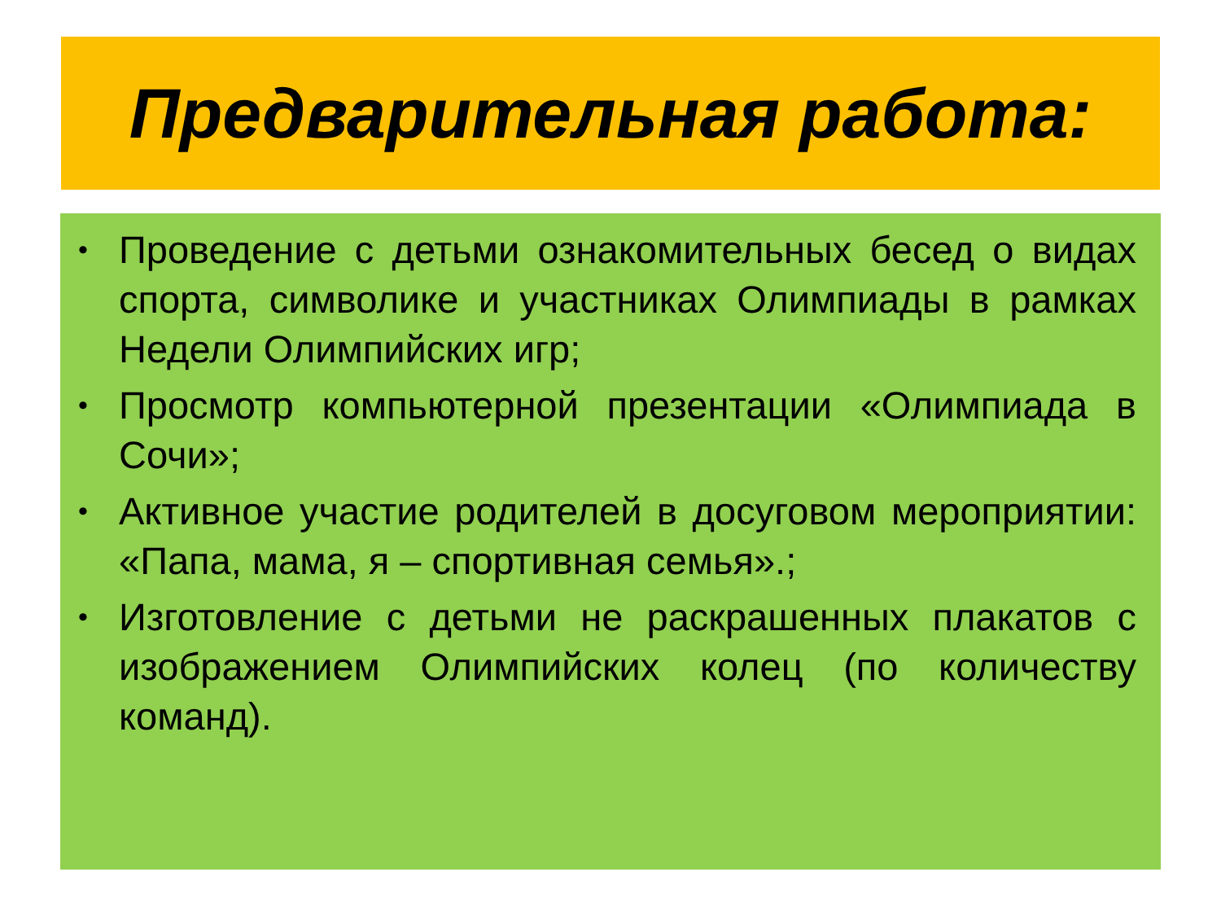Предварительная работа:
• Проведение с детьми ознакомительных бесед о видах спорта, символике и участниках Олимпиады в рамках Недели Олимпийских игр;
• Просмотр компьютерной презентации «Олимпиада в Сочи»;
• Активное участие родителей в досуговом мероприятии: «Папа, мама, я – спортивная семья».;
• Изготовление с детьми не раскрашенных плакатов с изображением Олимпийских колец (по количеству команд).